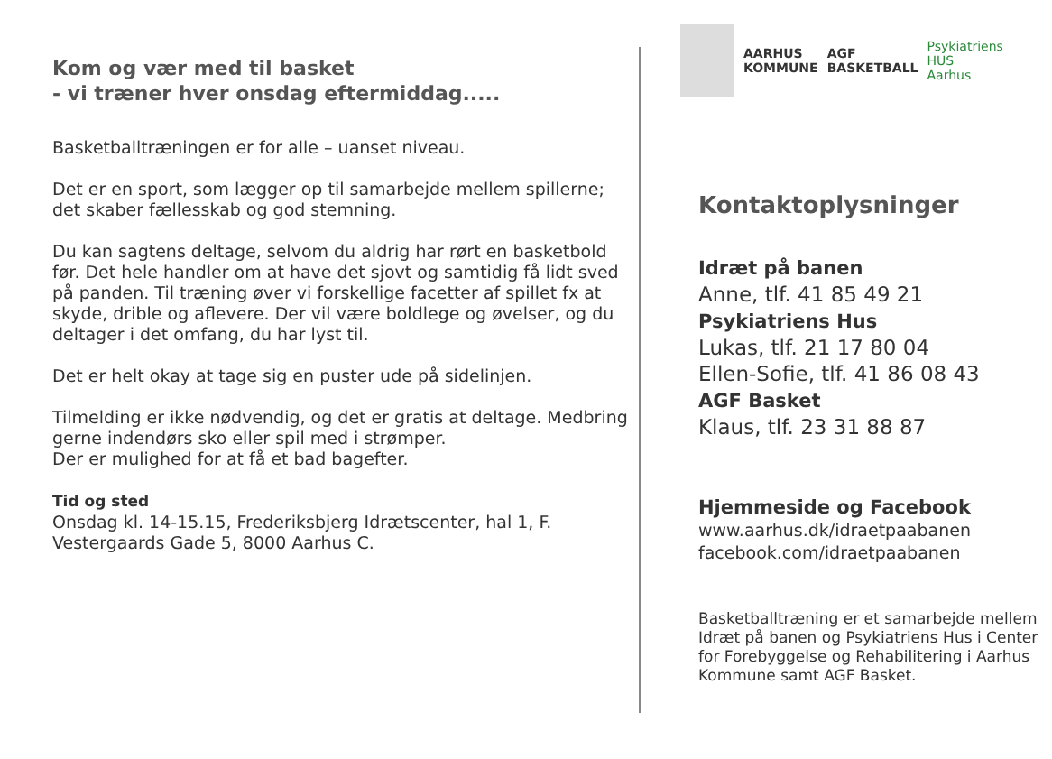Kom og vær med til basket
- vi træner hver onsdag eftermiddag.....
Basketballtræningen er for alle – uanset niveau.
Det er en sport, som lægger op til samarbejde mellem spillerne; det skaber fællesskab og god stemning.
Du kan sagtens deltage, selvom du aldrig har rørt en basketbold før. Det hele handler om at have det sjovt og samtidig få lidt sved på panden. Til træning øver vi forskellige facetter af spillet fx at skyde, drible og aflevere. Der vil være boldlege og øvelser, og du deltager i det omfang, du har lyst til.
Det er helt okay at tage sig en puster ude på sidelinjen.
Tilmelding er ikke nødvendig, og det er gratis at deltage. Medbring gerne indendørs sko eller spil med i strømper.
Der er mulighed for at få et bad bagefter.
Tid og sted
Onsdag kl. 14-15.15, Frederiksbjerg Idrætscenter, hal 1, F. Vestergaards Gade 5, 8000 Aarhus C.
AARHUS
KOMMUNE
AGF
BASKETBALL
Psykiatriens
HUS
Aarhus
Kontaktoplysninger
Idræt på banen
Anne, tlf. 41 85 49 21
Psykiatriens Hus
Lukas, tlf. 21 17 80 04
Ellen-Sofie, tlf. 41 86 08 43
AGF Basket
Klaus, tlf. 23 31 88 87
Hjemmeside og Facebook
www.aarhus.dk/idraetpaabanen
facebook.com/idraetpaabanen
Basketballtræning er et samarbejde mellem Idræt på banen og Psykiatriens Hus i Center for Forebyggelse og Rehabilitering i Aarhus Kommune samt AGF Basket.